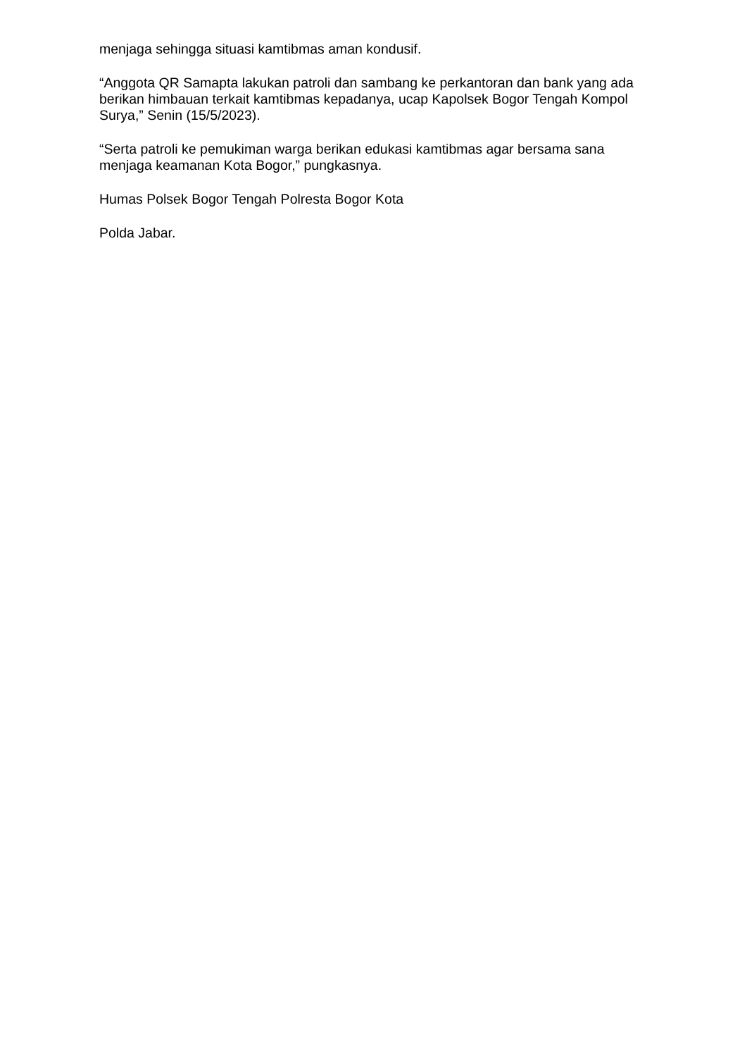menjaga sehingga situasi kamtibmas aman kondusif.
“Anggota QR Samapta lakukan patroli dan sambang ke perkantoran dan bank yang ada berikan himbauan terkait kamtibmas kepadanya, ucap Kapolsek Bogor Tengah Kompol Surya,” Senin (15/5/2023).
“Serta patroli ke pemukiman warga berikan edukasi kamtibmas agar bersama sana menjaga keamanan Kota Bogor,” pungkasnya.
Humas Polsek Bogor Tengah Polresta Bogor Kota
Polda Jabar.